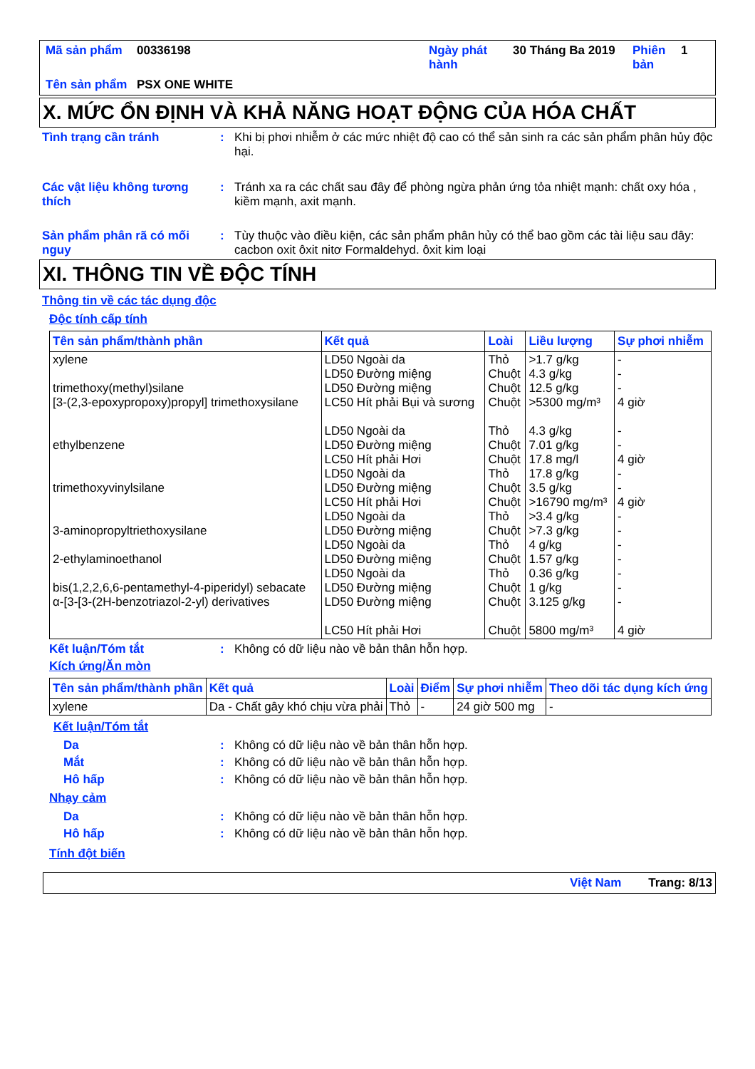| Mã sản phẩm | 00336198 | Ngày phát hành | 30 Tháng Ba 2019 | Phiên bản | 1 |
| Tên sản phẩm | PSX ONE WHITE | | | | |
X. MỨC ỔN ĐỊNH VÀ KHẢ NĂNG HOẠT ĐỘNG CỦA HÓA CHẤT
Tình trạng cần tránh : Khi bị phơi nhiễm ở các mức nhiệt độ cao có thể sản sinh ra các sản phẩm phân hủy độc hại.
Các vật liệu không tương thích
: Tránh xa ra các chất sau đây để phòng ngừa phản ứng tỏa nhiệt mạnh: chất oxy hóa , kiềm mạnh, axit mạnh.
Sản phẩm phân rã có mối nguy
: Tùy thuộc vào điều kiện, các sản phẩm phân hủy có thể bao gồm các tài liệu sau đây: cacbon oxit ôxit nitơ Formaldehyd. ôxit kim loại
XI. THÔNG TIN VỀ ĐỘC TÍNH
Thông tin về các tác dụng độc
Độc tính cấp tính
| Tên sản phẩm/thành phần | Kết quả | Loài | Liều lượng | Sự phơi nhiễm |
| --- | --- | --- | --- | --- |
| xylene trimethoxy(methyl)silane [3-(2,3-epoxypropoxy)propyl] trimethoxysilane ethylbenzene trimethoxyvinylsilane 3-aminopropyltriethoxysilane 2-ethylaminoethanol bis(1,2,2,6,6-pentamethyl-4-piperidyl) sebacate α-[3-[3-(2H-benzotriazol-2-yl) derivatives | LD50 Ngoài da LD50 Đường miệng LD50 Đường miệng LC50 Hít phải Bụi và sương LD50 Ngoài da LD50 Đường miệng LC50 Hít phải Hơi LD50 Ngoài da LD50 Đường miệng LC50 Hít phải Hơi LD50 Ngoài da LD50 Đường miệng LD50 Ngoài da LD50 Đường miệng LD50 Ngoài da LD50 Đường miệng LD50 Đường miệng LC50 Hít phải Hơi | Thỏ Chuột Chuột Chuột Thỏ Chuột Chuột Thỏ Chuột Chuột Thỏ Chuột Thỏ Chuột Thỏ Chuột Chuột Chuột | >1.7 g/kg 4.3 g/kg 12.5 g/kg >5300 mg/m³ 4.3 g/kg 7.01 g/kg 17.8 mg/l 17.8 g/kg 3.5 g/kg >16790 mg/m³ >3.4 g/kg >7.3 g/kg 4 g/kg 1.57 g/kg 0.36 g/kg 1 g/kg 3.125 g/kg 5800 mg/m³ | - - - 4 giờ - - 4 giờ - - 4 giờ - - - - - - - 4 giờ |
Kết luận/Tóm tắt : Không có dữ liệu nào về bản thân hỗn hợp.
Kích ứng/Ăn mòn
| Tên sản phẩm/thành phần | Kết quả | Loài | Điểm | Sự phơi nhiễm | Theo dõi tác dụng kích ứng |
| --- | --- | --- | --- | --- | --- |
| xylene | Da - Chất gây khó chịu vừa phải | Thỏ | - | 24 giờ 500 mg | - |
Kết luận/Tóm tắt
Da : Không có dữ liệu nào về bản thân hỗn hợp.
Mắt : Không có dữ liệu nào về bản thân hỗn hợp.
Hô hấp : Không có dữ liệu nào về bản thân hỗn hợp.
Nhạy cảm
Da : Không có dữ liệu nào về bản thân hỗn hợp.
Hô hấp : Không có dữ liệu nào về bản thân hỗn hợp.
Tính đột biến
Việt Nam Trang: 8/13